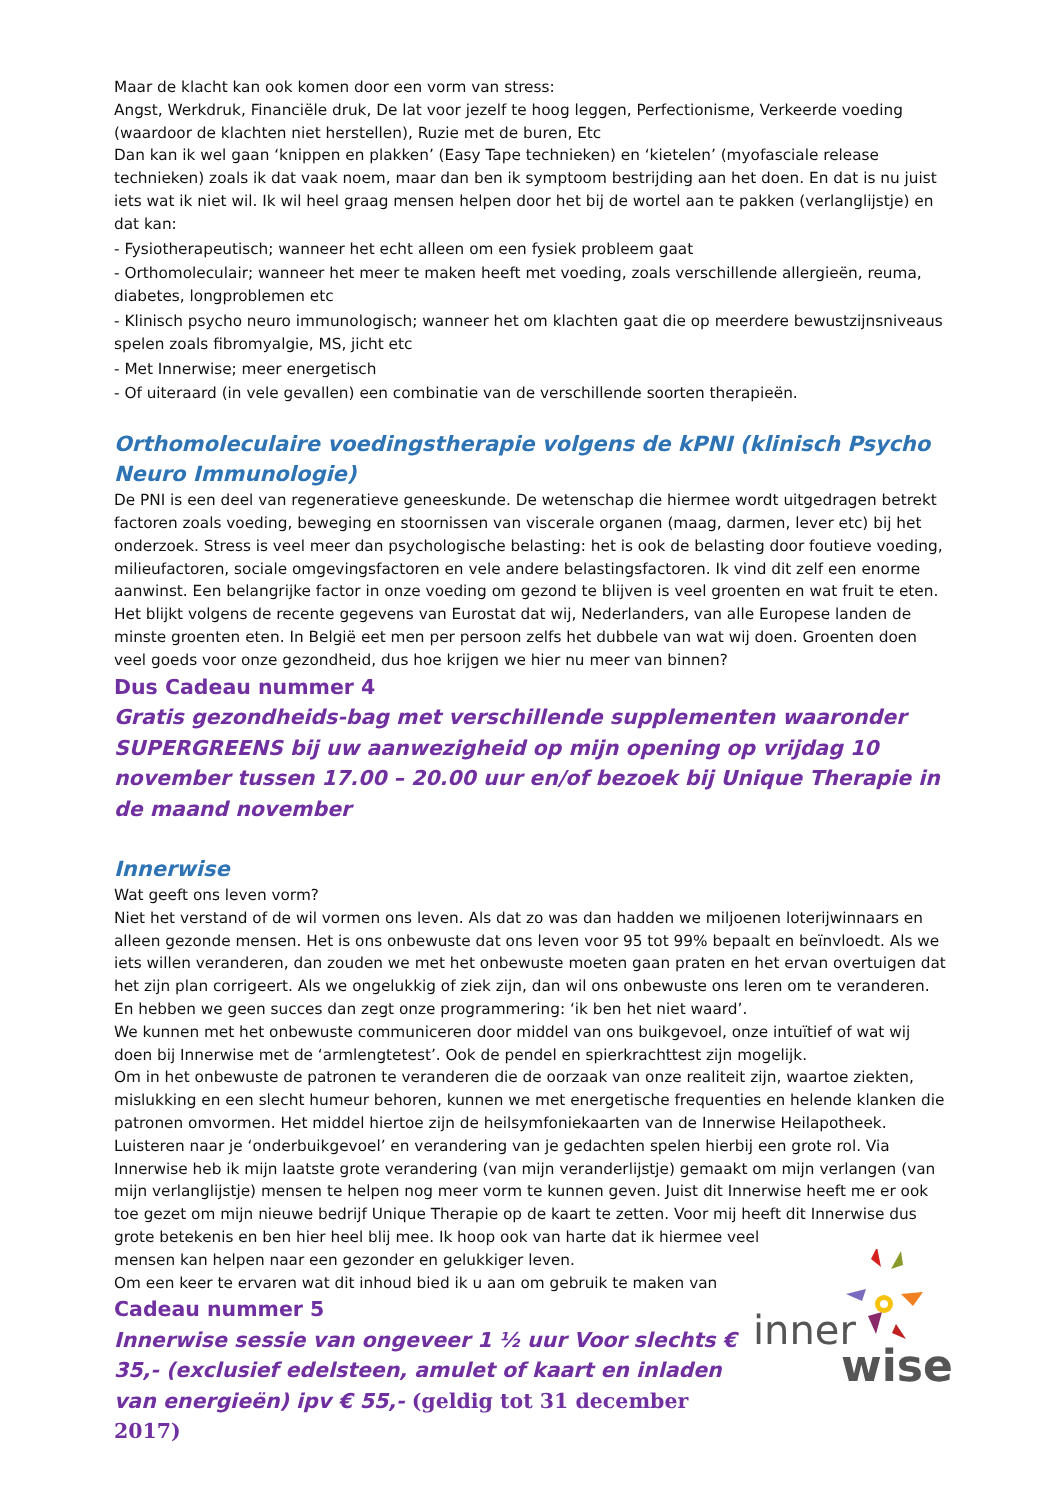Maar de klacht kan ook komen door een vorm van stress:
Angst, Werkdruk, Financiële druk, De lat voor jezelf te hoog leggen, Perfectionisme, Verkeerde voeding (waardoor de klachten niet herstellen), Ruzie met de buren, Etc
Dan kan ik wel gaan ‘knippen en plakken’ (Easy Tape technieken) en ‘kietelen’ (myofasciale release technieken) zoals ik dat vaak noem, maar dan ben ik symptoom bestrijding aan het doen. En dat is nu juist iets wat ik niet wil. Ik wil heel graag mensen helpen door het bij de wortel aan te pakken (verlanglijstje) en dat kan:
- Fysiotherapeutisch; wanneer het echt alleen om een fysiek probleem gaat
- Orthomoleculair; wanneer het meer te maken heeft met voeding, zoals verschillende allergieën, reuma, diabetes, longproblemen etc
- Klinisch psycho neuro immunologisch; wanneer het om klachten gaat die op meerdere bewustzijnsniveaus spelen zoals fibromyalgie, MS, jicht etc
- Met Innerwise; meer energetisch
- Of uiteraard (in vele gevallen) een combinatie van de verschillende soorten therapieën.
Orthomoleculaire voedingstherapie volgens de kPNI (klinisch Psycho Neuro Immunologie)
De PNI is een deel van regeneratieve geneeskunde. De wetenschap die hiermee wordt uitgedragen betrekt factoren zoals voeding, beweging en stoornissen van viscerale organen (maag, darmen, lever etc) bij het onderzoek. Stress is veel meer dan psychologische belasting: het is ook de belasting door foutieve voeding, milieufactoren, sociale omgevingsfactoren en vele andere belastingsfactoren. Ik vind dit zelf een enorme aanwinst. Een belangrijke factor in onze voeding om gezond te blijven is veel groenten en wat fruit te eten. Het blijkt volgens de recente gegevens van Eurostat dat wij, Nederlanders, van alle Europese landen de minste groenten eten. In België eet men per persoon zelfs het dubbele van wat wij doen. Groenten doen veel goeds voor onze gezondheid, dus hoe krijgen we hier nu meer van binnen?
Dus Cadeau nummer 4
Gratis gezondheids-bag met verschillende supplementen waaronder SUPERGREENS bij uw aanwezigheid op mijn opening op vrijdag 10 november tussen 17.00 – 20.00 uur en/of bezoek bij Unique Therapie in de maand november
Innerwise
Wat geeft ons leven vorm?
Niet het verstand of de wil vormen ons leven. Als dat zo was dan hadden we miljoenen loterijwinnaars en alleen gezonde mensen. Het is ons onbewuste dat ons leven voor 95 tot 99% bepaalt en beïnvloedt. Als we iets willen veranderen, dan zouden we met het onbewuste moeten gaan praten en het ervan overtuigen dat het zijn plan corrigeert. Als we ongelukkig of ziek zijn, dan wil ons onbewuste ons leren om te veranderen. En hebben we geen succes dan zegt onze programmering: ‘ik ben het niet waard’.
We kunnen met het onbewuste communiceren door middel van ons buikgevoel, onze intuïtief of wat wij doen bij Innerwise met de ‘armlengtetest’. Ook de pendel en spierkrachttest zijn mogelijk.
Om in het onbewuste de patronen te veranderen die de oorzaak van onze realiteit zijn, waartoe ziekten, mislukking en een slecht humeur behoren, kunnen we met energetische frequenties en helende klanken die patronen omvormen. Het middel hiertoe zijn de heilsymfoniekaarten van de Innerwise Heilapotheek. Luisteren naar je ‘onderbuikgevoel’ en verandering van je gedachten spelen hierbij een grote rol. Via Innerwise heb ik mijn laatste grote verandering (van mijn veranderlijstje) gemaakt om mijn verlangen (van mijn verlanglijstje) mensen te helpen nog meer vorm te kunnen geven. Juist dit Innerwise heeft me er ook toe gezet om mijn nieuwe bedrijf Unique Therapie op de kaart te zetten. Voor mij heeft dit Innerwise dus grote betekenis en ben hier heel blij mee. Ik hoop ook van harte dat ik hiermee veel
inner
wise
mensen kan helpen naar een gezonder en gelukkiger leven.
Om een keer te ervaren wat dit inhoud bied ik u aan om gebruik te maken van
Cadeau nummer 5
Innerwise sessie van ongeveer 1 ½ uur Voor slechts € 35,- (exclusief edelsteen, amulet of kaart en inladen van energieën) ipv € 55,- (geldig tot 31 december 2017)